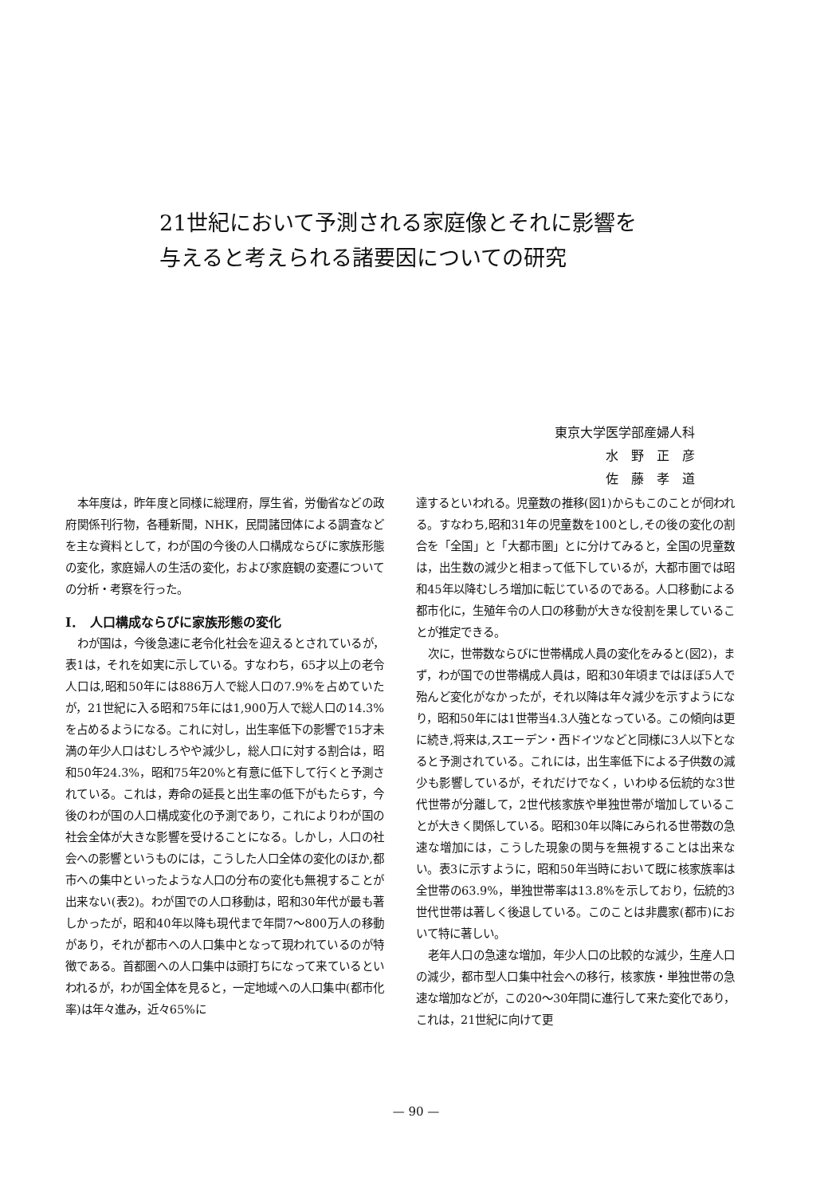21世紀において予測される家庭像とそれに影響を
与えると考えられる諸要因についての研究
東京大学医学部産婦人科
水　野　正　彦
佐　藤　孝　道
本年度は，昨年度と同様に総理府，厚生省，労働省などの政府関係刊行物，各種新聞，NHK，民間諸団体による調査などを主な資料として，わが国の今後の人口構成ならびに家族形態の変化，家庭婦人の生活の変化，および家庭観の変遷についての分析・考察を行った。
I．　人口構成ならびに家族形態の変化
わが国は，今後急速に老令化社会を迎えるとされているが，表1は，それを如実に示している。すなわち，65才以上の老令人口は,昭和50年には886万人で総人口の7.9%を占めていたが，21世紀に入る昭和75年には1,900万人で総人口の14.3%を占めるようになる。これに対し，出生率低下の影響で15才未満の年少人口はむしろやや減少し，総人口に対する割合は，昭和50年24.3%，昭和75年20%と有意に低下して行くと予測されている。これは，寿命の延長と出生率の低下がもたらす，今後のわが国の人口構成変化の予測であり，これによりわが国の社会全体が大きな影響を受けることになる。しかし，人口の社会への影響というものには，こうした人口全体の変化のほか,都市への集中といったような人口の分布の変化も無視することが出来ない(表2)。わが国での人口移動は，昭和30年代が最も著しかったが，昭和40年以降も現代まで年間7～800万人の移動があり，それが都市への人口集中となって現われているのが特徴である。首都圏への人口集中は頭打ちになって来ているといわれるが，わが国全体を見ると，一定地域への人口集中(都市化率)は年々進み，近々65%に
達するといわれる。児童数の推移(図1)からもこのことが伺われる。すなわち,昭和31年の児童数を100とし,その後の変化の割合を「全国」と「大都市圏」とに分けてみると，全国の児童数は，出生数の減少と相まって低下しているが，大都市圏では昭和45年以降むしろ増加に転じているのである。人口移動による都市化に，生殖年令の人口の移動が大きな役割を果していることが推定できる。
次に，世帯数ならびに世帯構成人員の変化をみると(図2)，まず，わが国での世帯構成人員は，昭和30年頃まではほぼ5人で殆んど変化がなかったが，それ以降は年々減少を示すようになり，昭和50年には1世帯当4.3人強となっている。この傾向は更に続き,将来は,スエーデン・西ドイツなどと同様に3人以下となると予測されている。これには，出生率低下による子供数の減少も影響しているが，それだけでなく，いわゆる伝統的な3世代世帯が分離して，2世代核家族や単独世帯が増加していることが大きく関係している。昭和30年以降にみられる世帯数の急速な増加には，こうした現象の関与を無視することは出来ない。表3に示すように，昭和50年当時において既に核家族率は全世帯の63.9%，単独世帯率は13.8%を示しており，伝統的3世代世帯は著しく後退している。このことは非農家(都市)において特に著しい。
老年人口の急速な増加，年少人口の比較的な減少，生産人口の減少，都市型人口集中社会への移行，核家族・単独世帯の急速な増加などが，この20～30年間に進行して来た変化であり，これは，21世紀に向けて更
— 90 —